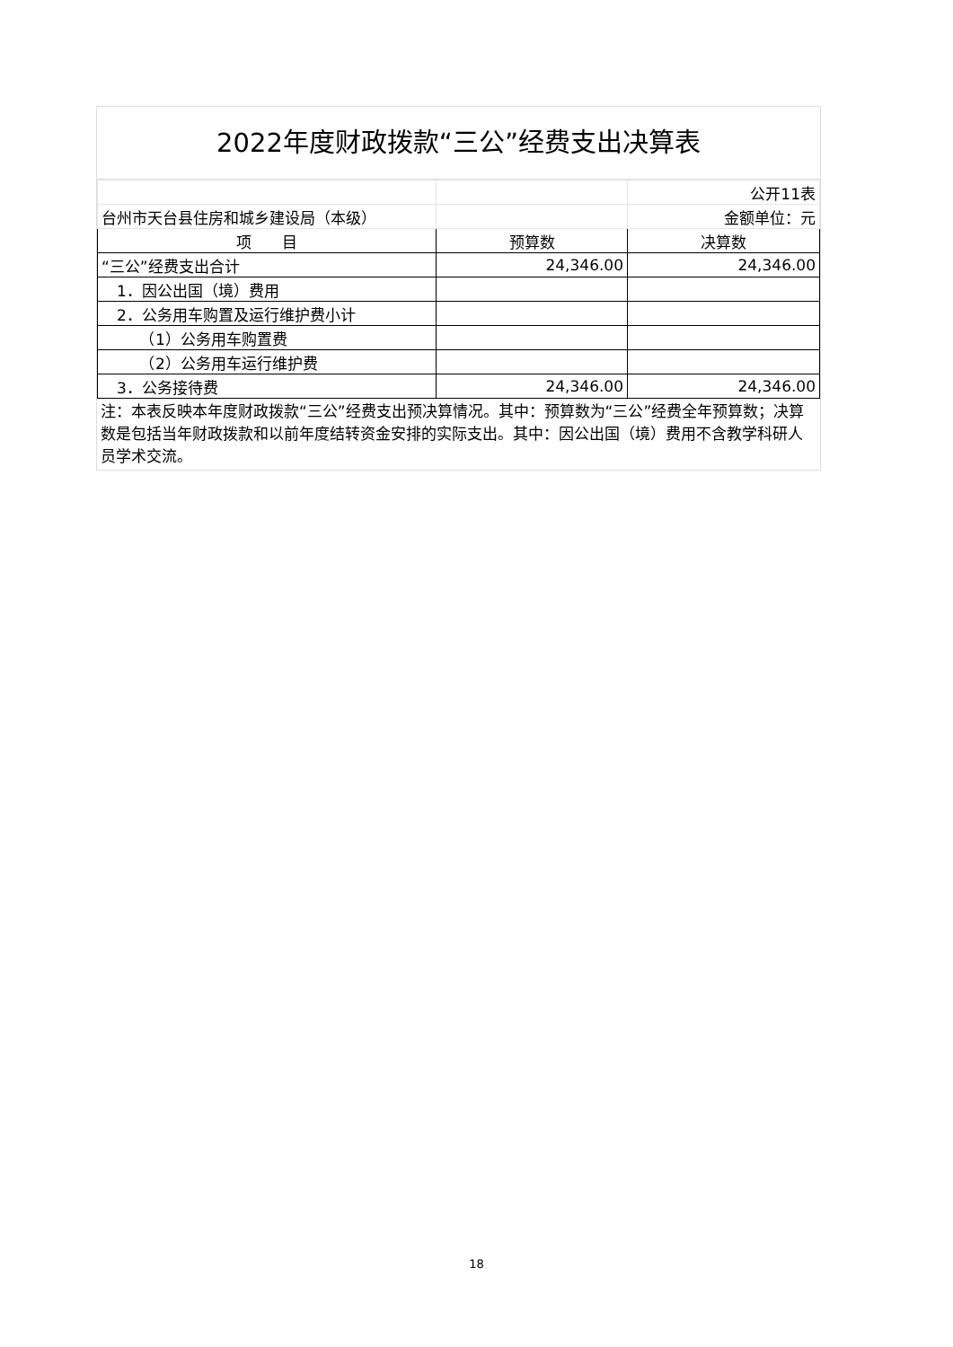2022年度财政拨款“三公”经费支出决算表
| | | 公开11表 |
| 台州市天台县住房和城乡建设局（本级） | | 金额单位：元 |
| 项 目 | 预算数 | 决算数 |
| “三公”经费支出合计 | 24,346.00 | 24,346.00 |
| 1．因公出国（境）费用 | | |
| 2．公务用车购置及运行维护费小计 | | |
| （1）公务用车购置费 | | |
| （2）公务用车运行维护费 | | |
| 3．公务接待费 | 24,346.00 | 24,346.00 |
注：本表反映本年度财政拨款“三公”经费支出预决算情况。其中：预算数为“三公”经费全年预算数；决算数是包括当年财政拨款和以前年度结转资金安排的实际支出。其中：因公出国（境）费用不含教学科研人员学术交流。
18